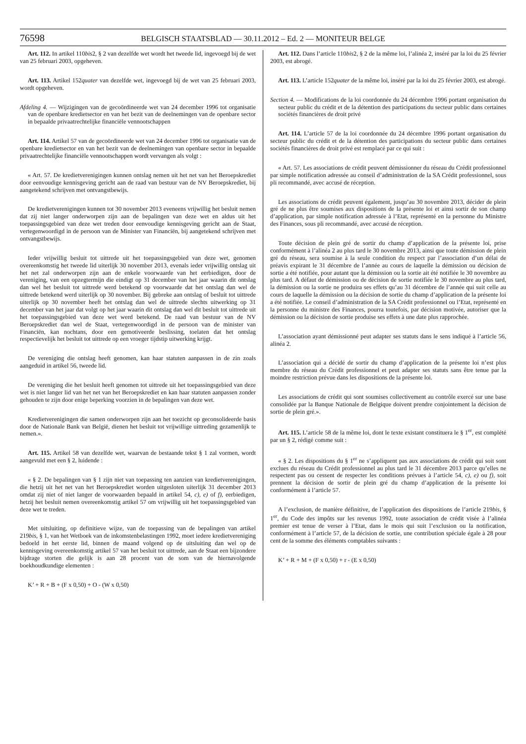76598 BELGISCH STAATSBLAD — 30.11.2012 – Ed. 2 — MONITEUR BELGE
Art. 112. In artikel 110bis2, § 2 van dezelfde wet wordt het tweede lid, ingevoegd bij de wet van 25 februari 2003, opgeheven.
Art. 113. Artikel 152quater van dezelfde wet, ingevoegd bij de wet van 25 februari 2003, wordt opgeheven.
Afdeling 4. — Wijzigingen van de gecoördineerde wet van 24 december 1996 tot organisatie van de openbare kredietsector en van het bezit van de deelnemingen van de openbare sector in bepaalde privaatrechtelijke financiële vennootschappen
Art. 114. Artikel 57 van de gecoördineerde wet van 24 december 1996 tot organisatie van de openbare kredietsector en van het bezit van de deelnemingen van openbare sector in bepaalde privaatrechtelijke financiële vennootschappen wordt vervangen als volgt :
« Art. 57. De kredietverenigingen kunnen ontslag nemen uit het net van het Beroepskrediet door eenvoudige kennisgeving gericht aan de raad van bestuur van de NV Beroepskrediet, bij aangetekend schrijven met ontvangstbewijs.
De kredietverenigingen kunnen tot 30 november 2013 eveneens vrijwillig het besluit nemen dat zij niet langer onderworpen zijn aan de bepalingen van deze wet en aldus uit het toepassingsgebied van deze wet treden door eenvoudige kennisgeving gericht aan de Staat, vertegenwoordigd in de persoon van de Minister van Financiën, bij aangetekend schrijven met ontvangstbewijs.
Ieder vrijwillig besluit tot uittrede uit het toepassingsgebied van deze wet, genomen overeenkomstig het tweede lid uiterlijk 30 november 2013, evenals ieder vrijwillig ontslag uit het net zal onderworpen zijn aan de enkele voorwaarde van het eerbiedigen, door de vereniging, van een opzegtermijn die eindigt op 31 december van het jaar waarin dit ontslag dan wel het besluit tot uittrede werd betekend op voorwaarde dat het ontslag dan wel de uittrede betekend werd uiterlijk op 30 november. Bij gebreke aan ontslag of besluit tot uittrede uiterlijk op 30 november heeft het ontslag dan wel de uittrede slechts uitwerking op 31 december van het jaar dat volgt op het jaar waarin dit ontslag dan wel dit besluit tot uittrede uit het toepassingsgebied van deze wet werd betekend. De raad van bestuur van de NV Beroepskrediet dan wel de Staat, vertegenwoordigd in de persoon van de minister van Financiën, kan nochtans, door een gemotiveerde beslissing, toelaten dat het ontslag respectievelijk het besluit tot uittrede op een vroeger tijdstip uitwerking krijgt.
De vereniging die ontslag heeft genomen, kan haar statuten aanpassen in de zin zoals aangeduid in artikel 56, tweede lid.
De vereniging die het besluit heeft genomen tot uittrede uit het toepassingsgebied van deze wet is niet langer lid van het net van het Beroepskrediet en kan haar statuten aanpassen zonder gehouden te zijn door enige beperking voorzien in de bepalingen van deze wet.
Kredietverenigingen die samen onderworpen zijn aan het toezicht op geconsolideerde basis door de Nationale Bank van België, dienen het besluit tot vrijwillige uittreding gezamenlijk te nemen.».
Art. 115. Artikel 58 van dezelfde wet, waarvan de bestaande tekst § 1 zal vormen, wordt aangevuld met een § 2, luidende :
« § 2. De bepalingen van § 1 zijn niet van toepassing ten aanzien van kredietverenigingen, die hetzij uit het net van het Beroepskrediet worden uitgesloten uiterlijk 31 december 2013 omdat zij niet of niet langer de voorwaarden bepaald in artikel 54, c), e) of f), eerbiedigen, hetzij het besluit nemen overeenkomstig artikel 57 om vrijwillig uit het toepassingsgebied van deze wet te treden.
Met uitsluiting, op definitieve wijze, van de toepassing van de bepalingen van artikel 219bis, § 1, van het Wetboek van de inkomstenbelastingen 1992, moet iedere kredietvereniging bedoeld in het eerste lid, binnen de maand volgend op de uitsluiting dan wel op de kennisgeving overeenkomstig artikel 57 van het besluit tot uittrede, aan de Staat een bijzondere bijdrage storten die gelijk is aan 28 procent van de som van de hiernavolgende boekhoudkundige elementen :
K’ + R + B + (F x 0,50) + O - (W x 0,50)
Art. 112. Dans l’article 110bis2, § 2 de la même loi, l’alinéa 2, inséré par la loi du 25 février 2003, est abrogé.
Art. 113. L’article 152quater de la même loi, inséré par la loi du 25 février 2003, est abrogé.
Section 4. — Modifications de la loi coordonnée du 24 décembre 1996 portant organisation du secteur public du crédit et de la détention des participations du secteur public dans certaines sociétés financières de droit privé
Art. 114. L’article 57 de la loi coordonnée du 24 décembre 1996 portant organisation du secteur public du crédit et de la détention des participations du secteur public dans certaines sociétés financières de droit privé est remplacé par ce qui suit :
« Art. 57. Les associations de crédit peuvent démissionner du réseau du Crédit professionnel par simple notification adressée au conseil d’administration de la SA Crédit professionnel, sous pli recommandé, avec accusé de réception.
Les associations de crédit peuvent également, jusqu’au 30 novembre 2013, décider de plein gré de ne plus être soumises aux dispositions de la présente loi et ainsi sortir de son champ d’application, par simple notification adressée à l’Etat, représenté en la personne du Ministre des Finances, sous pli recommandé, avec accusé de réception.
Toute décision de plein gré de sortir du champ d’application de la présente loi, prise conformément à l’alinéa 2 au plus tard le 30 novembre 2013, ainsi que toute démission de plein gré du réseau, sera soumise à la seule condition du respect par l’association d’un délai de préavis expirant le 31 décembre de l’année au cours de laquelle la démission ou décision de sortie a été notifiée, pour autant que la démission ou la sortie ait été notifiée le 30 novembre au plus tard. A défaut de démission ou de décision de sortie notifiée le 30 novembre au plus tard, la démission ou la sortie ne produira ses effets qu’au 31 décembre de l’année qui suit celle au cours de laquelle la démission ou la décision de sortie du champ d’application de la présente loi a été notifiée. Le conseil d’administration de la SA Crédit professionnel ou l’Etat, représenté en la personne du ministre des Finances, pourra toutefois, par décision motivée, autoriser que la démission ou la décision de sortie produise ses effets à une date plus rapprochée.
L’association ayant démissionné peut adapter ses statuts dans le sens indiqué à l’article 56, alinéa 2.
L’association qui a décidé de sortir du champ d’application de la présente loi n’est plus membre du réseau du Crédit professionnel et peut adapter ses statuts sans être tenue par la moindre restriction prévue dans les dispositions de la présente loi.
Les associations de crédit qui sont soumises collectivement au contrôle exercé sur une base consolidée par la Banque Nationale de Belgique doivent prendre conjointement la décision de sortie de plein gré.».
Art. 115. L’article 58 de la même loi, dont le texte existant constituera le § 1<sup>er</sup>, est complété par un § 2, rédigé comme suit :
« § 2. Les dispositions du § 1<sup>er</sup> ne s’appliquent pas aux associations de crédit qui soit sont exclues du réseau du Crédit professionnel au plus tard le 31 décembre 2013 parce qu’elles ne respectent pas ou cessent de respecter les conditions prévues à l’article 54, c), e) ou f), soit prennent la décision de sortir de plein gré du champ d’application de la présente loi conformément à l’article 57.
A l’exclusion, de manière définitive, de l’application des dispositions de l’article 219bis, § 1<sup>er</sup>, du Code des impôts sur les revenus 1992, toute association de crédit visée à l’alinéa premier est tenue de verser à l’Etat, dans le mois qui suit l’exclusion ou la notification, conformément à l’article 57, de la décision de sortie, une contribution spéciale égale à 28 pour cent de la somme des éléments comptables suivants :
K’ + R + M + (F x 0,50) + r - (E x 0,50)